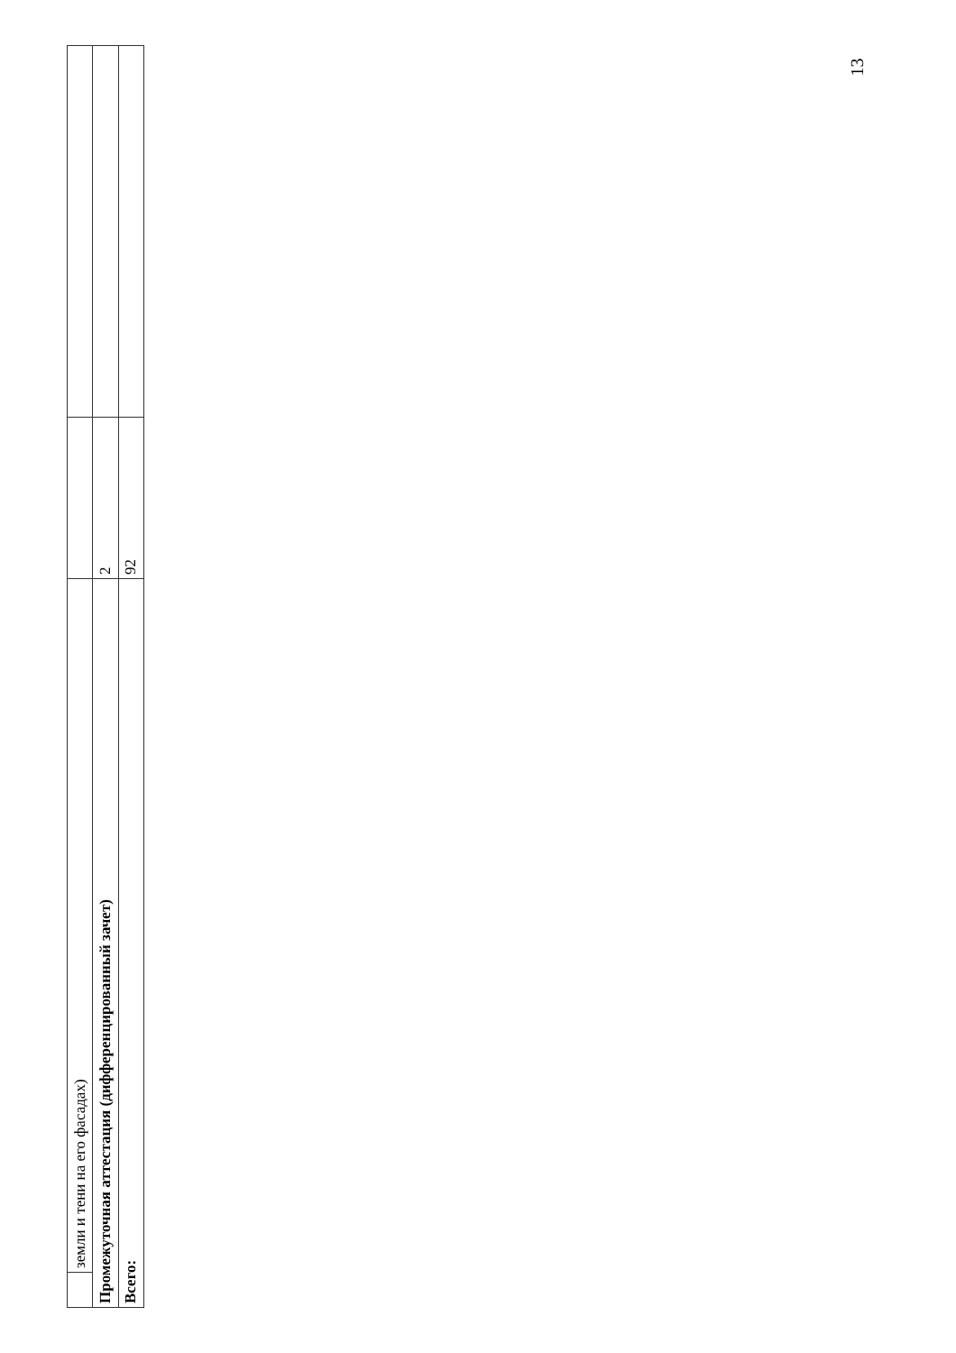| | земли и тени на его фасадах) | | |
| Промежуточная аттестация (дифференцированный зачет) | | 2 | |
| Всего: | | 92 | |
13